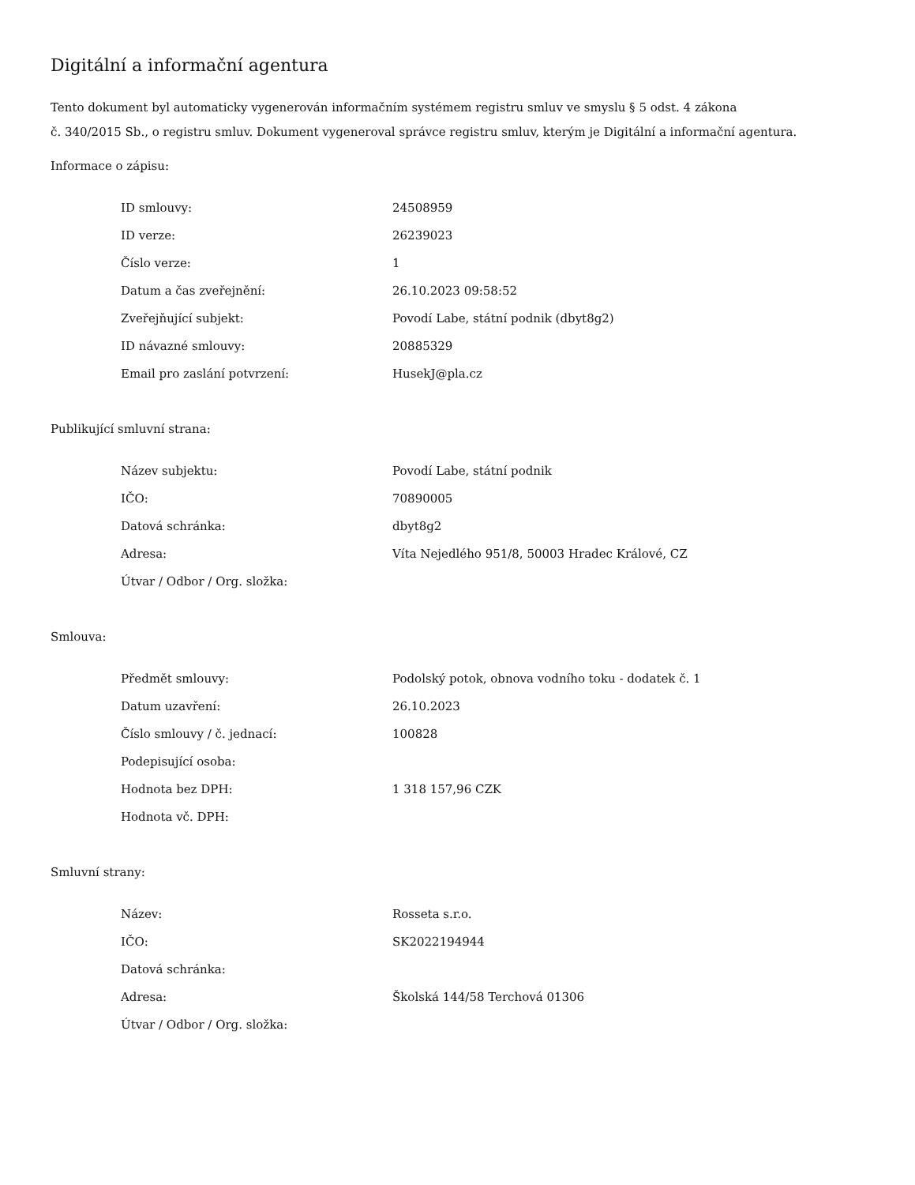Digitální a informační agentura
Tento dokument byl automaticky vygenerován informačním systémem registru smluv ve smyslu § 5 odst. 4 zákona
č. 340/2015 Sb., o registru smluv. Dokument vygeneroval správce registru smluv, kterým je Digitální a informační agentura.
Informace o zápisu:
| ID smlouvy: | 24508959 |
| ID verze: | 26239023 |
| Číslo verze: | 1 |
| Datum a čas zveřejnění: | 26.10.2023 09:58:52 |
| Zveřejňující subjekt: | Povodí Labe, státní podnik (dbyt8g2) |
| ID návazné smlouvy: | 20885329 |
| Email pro zaslání potvrzení: | HusekJ@pla.cz |
Publikující smluvní strana:
| Název subjektu: | Povodí Labe, státní podnik |
| IČO: | 70890005 |
| Datová schránka: | dbyt8g2 |
| Adresa: | Víta Nejedlého 951/8, 50003 Hradec Králové, CZ |
| Útvar / Odbor / Org. složka: | |
Smlouva:
| Předmět smlouvy: | Podolský potok, obnova vodního toku - dodatek č. 1 |
| Datum uzavření: | 26.10.2023 |
| Číslo smlouvy / č. jednací: | 100828 |
| Podepisující osoba: | |
| Hodnota bez DPH: | 1 318 157,96 CZK |
| Hodnota vč. DPH: | |
Smluvní strany:
| Název: | Rosseta s.r.o. |
| IČO: | SK2022194944 |
| Datová schránka: | |
| Adresa: | Školská 144/58 Terchová 01306 |
| Útvar / Odbor / Org. složka: | |